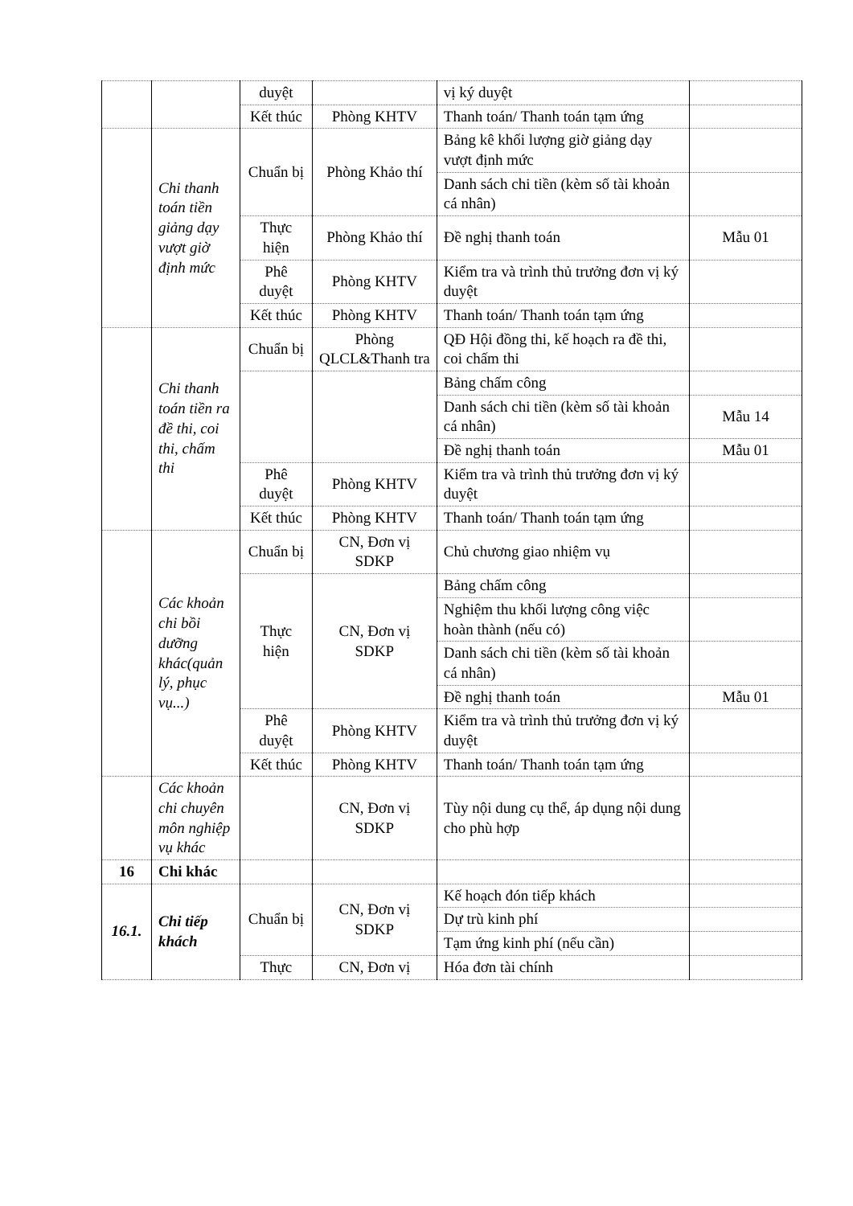| | | duyệt | | vị ký duyệt | |
| | | Kết thúc | Phòng KHTV | Thanh toán/ Thanh toán tạm ứng | |
| | Chi thanh toán tiền giảng dạy vượt giờ định mức | Chuẩn bị | Phòng Khảo thí | Bảng kê khối lượng giờ giảng dạy vượt định mức | |
| | | | | Danh sách chi tiền (kèm số tài khoản cá nhân) | |
| | | Thực hiện | Phòng Khảo thí | Đề nghị thanh toán | Mẫu 01 |
| | | Phê duyệt | Phòng KHTV | Kiểm tra và trình thủ trưởng đơn vị ký duyệt | |
| | | Kết thúc | Phòng KHTV | Thanh toán/ Thanh toán tạm ứng | |
| | Chi thanh toán tiền ra đề thi, coi thi, chấm thi | Chuẩn bị | Phòng QLCL&Thanh tra | QĐ Hội đồng thi, kế hoạch ra đề thi, coi chấm thi | |
| | | | | Bảng chấm công | |
| | | | | Danh sách chi tiền (kèm số tài khoản cá nhân) | Mẫu 14 |
| | | | | Đề nghị thanh toán | Mẫu 01 |
| | | Phê duyệt | Phòng KHTV | Kiểm tra và trình thủ trưởng đơn vị ký duyệt | |
| | | Kết thúc | Phòng KHTV | Thanh toán/ Thanh toán tạm ứng | |
| | Các khoản chi bồi dưỡng khác(quản lý, phục vụ...) | Chuẩn bị | CN, Đơn vị SDKP | Chủ chương giao nhiệm vụ | |
| | | Thực hiện | CN, Đơn vị SDKP | Bảng chấm công | |
| | | | | Nghiệm thu khối lượng công việc hoàn thành (nếu có) | |
| | | | | Danh sách chi tiền (kèm số tài khoản cá nhân) | |
| | | | | Đề nghị thanh toán | Mẫu 01 |
| | | Phê duyệt | Phòng KHTV | Kiểm tra và trình thủ trưởng đơn vị ký duyệt | |
| | | Kết thúc | Phòng KHTV | Thanh toán/ Thanh toán tạm ứng | |
| | Các khoản chi chuyên môn nghiệp vụ khác | | CN, Đơn vị SDKP | Tùy nội dung cụ thể, áp dụng nội dung cho phù hợp | |
| 16 | Chi khác | | | | |
| 16.1. | Chi tiếp khách | Chuẩn bị | CN, Đơn vị SDKP | Kế hoạch đón tiếp khách | |
| | | | | Dự trù kinh phí | |
| | | | | Tạm ứng kinh phí (nếu cần) | |
| | | Thực | CN, Đơn vị | Hóa đơn tài chính | |